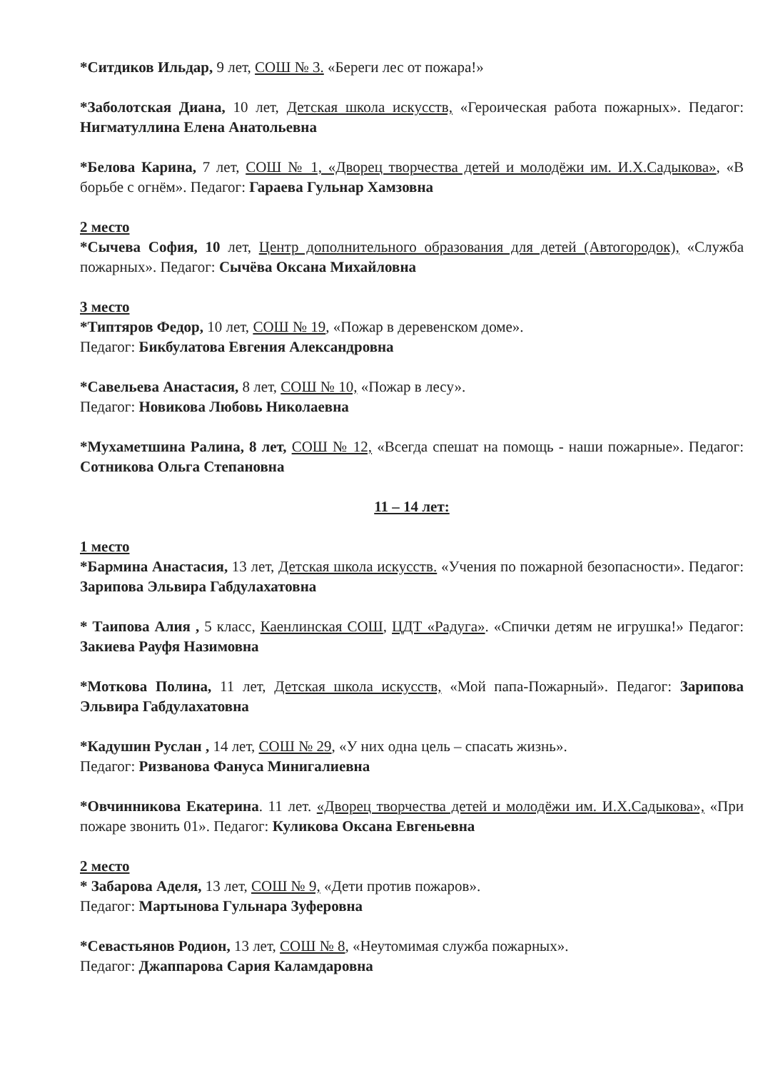*Ситдиков Ильдар, 9 лет, СОШ № 3. «Береги лес от пожара!»
*Заболотская Диана, 10 лет, Детская школа искусств, «Героическая работа пожарных». Педагог: Нигматуллина Елена Анатольевна
*Белова Карина, 7 лет, СОШ № 1, «Дворец творчества детей и молодёжи им. И.Х.Садыкова», «В борьбе с огнём». Педагог: Гараева Гульнар Хамзовна
2 место
*Сычева София, 10 лет, Центр дополнительного образования для детей (Автогородок), «Служба пожарных». Педагог: Сычёва Оксана Михайловна
3 место
*Типтяров Федор, 10 лет, СОШ № 19, «Пожар в деревенском доме».
Педагог: Бикбулатова Евгения Александровна
*Савельева Анастасия, 8 лет, СОШ № 10, «Пожар в лесу».
Педагог: Новикова Любовь Николаевна
*Мухаметшина Ралина, 8 лет, СОШ № 12, «Всегда спешат на помощь - наши пожарные». Педагог: Сотникова Ольга Степановна
11 – 14 лет:
1 место
*Бармина Анастасия, 13 лет, Детская школа искусств. «Учения по пожарной безопасности». Педагог: Зарипова Эльвира Габдулахатовна
* Таипова Алия , 5 класс, Каенлинская СОШ, ЦДТ «Радуга». «Спички детям не игрушка!» Педагог: Закиева Рауфя Назимовна
*Моткова Полина, 11 лет, Детская школа искусств, «Мой папа-Пожарный». Педагог: Зарипова Эльвира Габдулахатовна
*Кадушин Руслан , 14 лет, СОШ № 29, «У них одна цель – спасать жизнь».
Педагог: Ризванова Фануса Минигалиевна
*Овчинникова Екатерина. 11 лет. «Дворец творчества детей и молодёжи им. И.Х.Садыкова», «При пожаре звонить 01». Педагог: Куликова Оксана Евгеньевна
2 место
* Забарова Аделя, 13 лет, СОШ № 9, «Дети против пожаров».
Педагог: Мартынова Гульнара Зуферовна
*Севастьянов Родион, 13 лет, СОШ № 8, «Неутомимая служба пожарных».
Педагог: Джаппарова Сария Каламдаровна